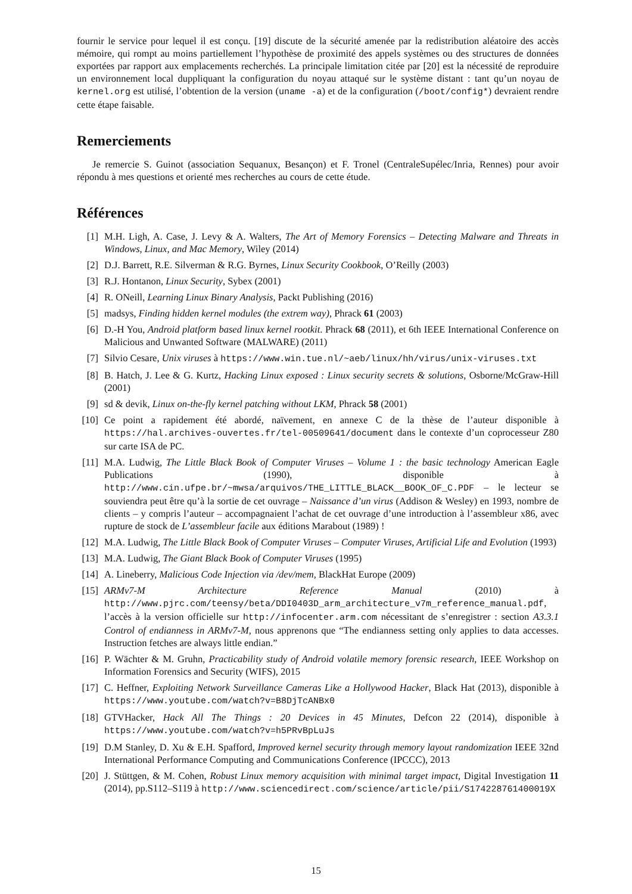fournir le service pour lequel il est conçu. [19] discute de la sécurité amenée par la redistribution aléatoire des accès mémoire, qui rompt au moins partiellement l’hypothèse de proximité des appels systèmes ou des structures de données exportées par rapport aux emplacements recherchés. La principale limitation citée par [20] est la nécessité de reproduire un environnement local duppliquant la configuration du noyau attaqué sur le système distant : tant qu’un noyau de kernel.org est utilisé, l’obtention de la version (uname -a) et de la configuration (/boot/config*) devraient rendre cette étape faisable.
Remerciements
Je remercie S. Guinot (association Sequanux, Besançon) et F. Tronel (CentraleSupélec/Inria, Rennes) pour avoir répondu à mes questions et orienté mes recherches au cours de cette étude.
Références
[1] M.H. Ligh, A. Case, J. Levy & A. Walters, The Art of Memory Forensics – Detecting Malware and Threats in Windows, Linux, and Mac Memory, Wiley (2014)
[2] D.J. Barrett, R.E. Silverman & R.G. Byrnes, Linux Security Cookbook, O’Reilly (2003)
[3] R.J. Hontanon, Linux Security, Sybex (2001)
[4] R. ONeill, Learning Linux Binary Analysis, Packt Publishing (2016)
[5] madsys, Finding hidden kernel modules (the extrem way), Phrack 61 (2003)
[6] D.-H You, Android platform based linux kernel rootkit. Phrack 68 (2011), et 6th IEEE International Conference on Malicious and Unwanted Software (MALWARE) (2011)
[7] Silvio Cesare, Unix viruses à https://www.win.tue.nl/~aeb/linux/hh/virus/unix-viruses.txt
[8] B. Hatch, J. Lee & G. Kurtz, Hacking Linux exposed : Linux security secrets & solutions, Osborne/McGraw-Hill (2001)
[9] sd & devik, Linux on-the-fly kernel patching without LKM, Phrack 58 (2001)
[10] Ce point a rapidement été abordé, naïvement, en annexe C de la thèse de l’auteur disponible à https://hal.archives-ouvertes.fr/tel-00509641/document dans le contexte d’un coprocesseur Z80 sur carte ISA de PC.
[11] M.A. Ludwig, The Little Black Book of Computer Viruses – Volume 1 : the basic technology American Eagle Publications (1990), disponible à http://www.cin.ufpe.br/~mwsa/arquivos/THE_LITTLE_BLACK__BOOK_OF_C.PDF – le lecteur se souviendra peut être qu’à la sortie de cet ouvrage – Naissance d’un virus (Addison & Wesley) en 1993, nombre de clients – y compris l’auteur – accompagnaient l’achat de cet ouvrage d’une introduction à l’assembleur x86, avec rupture de stock de L’assembleur facile aux éditions Marabout (1989) !
[12] M.A. Ludwig, The Little Black Book of Computer Viruses – Computer Viruses, Artificial Life and Evolution (1993)
[13] M.A. Ludwig, The Giant Black Book of Computer Viruses (1995)
[14] A. Lineberry, Malicious Code Injection via /dev/mem, BlackHat Europe (2009)
[15] ARMv7-M Architecture Reference Manual (2010) à http://www.pjrc.com/teensy/beta/DDI0403D_arm_architecture_v7m_reference_manual.pdf, l’accès à la version officielle sur http://infocenter.arm.com nécessitant de s’enregistrer : section A3.3.1 Control of endianness in ARMv7-M, nous apprenons que “The endianness setting only applies to data accesses. Instruction fetches are always little endian.”
[16] P. Wächter & M. Gruhn, Practicability study of Android volatile memory forensic research, IEEE Workshop on Information Forensics and Security (WIFS), 2015
[17] C. Heffner, Exploiting Network Surveillance Cameras Like a Hollywood Hacker, Black Hat (2013), disponible à https://www.youtube.com/watch?v=B8DjTcANBx0
[18] GTVHacker, Hack All The Things : 20 Devices in 45 Minutes, Defcon 22 (2014), disponible à https://www.youtube.com/watch?v=h5PRvBpLuJs
[19] D.M Stanley, D. Xu & E.H. Spafford, Improved kernel security through memory layout randomization IEEE 32nd International Performance Computing and Communications Conference (IPCCC), 2013
[20] J. Stüttgen, & M. Cohen, Robust Linux memory acquisition with minimal target impact, Digital Investigation 11 (2014), pp.S112–S119 à http://www.sciencedirect.com/science/article/pii/S174228761400019X
15